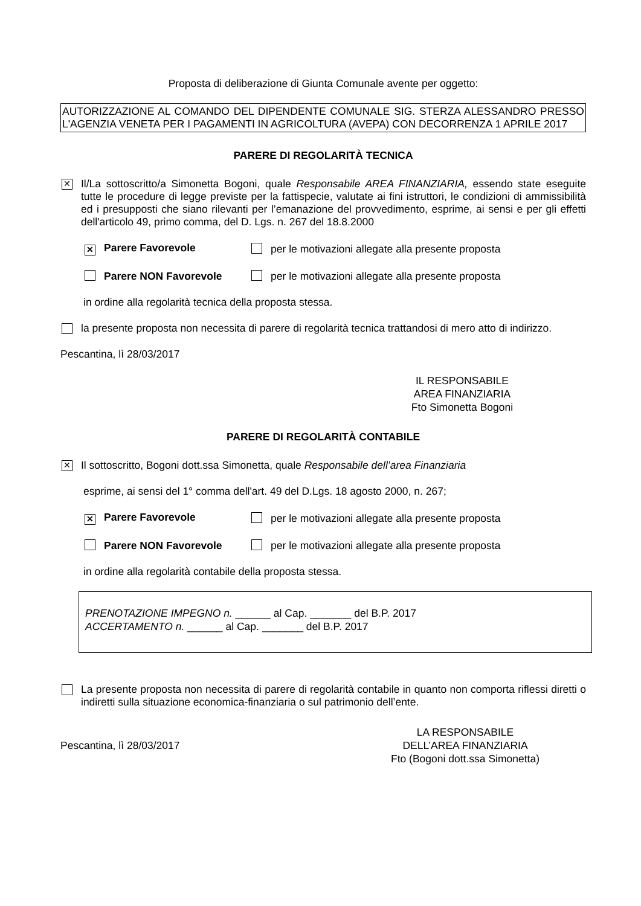Proposta di deliberazione di Giunta Comunale avente per oggetto:
AUTORIZZAZIONE AL COMANDO DEL DIPENDENTE COMUNALE SIG. STERZA ALESSANDRO PRESSO L'AGENZIA VENETA PER I PAGAMENTI IN AGRICOLTURA (AVEPA) CON DECORRENZA 1 APRILE 2017
PARERE DI REGOLARITÀ TECNICA
✕
Il/La sottoscritto/a Simonetta Bogoni, quale Responsabile AREA FINANZIARIA, essendo state eseguite tutte le procedure di legge previste per la fattispecie, valutate ai fini istruttori, le condizioni di ammissibilità ed i presupposti che siano rilevanti per l’emanazione del provvedimento, esprime, ai sensi e per gli effetti dell'articolo 49, primo comma, del D. Lgs. n. 267 del 18.8.2000
✕ Parere Favorevole per le motivazioni allegate alla presente proposta
Parere NON Favorevole per le motivazioni allegate alla presente proposta
in ordine alla regolarità tecnica della proposta stessa.
la presente proposta non necessita di parere di regolarità tecnica trattandosi di mero atto di indirizzo.
Pescantina, lì 28/03/2017
IL RESPONSABILE
AREA FINANZIARIA
Fto Simonetta Bogoni
PARERE DI REGOLARITÀ CONTABILE
✕
Il sottoscritto, Bogoni dott.ssa Simonetta, quale Responsabile dell’area Finanziaria
esprime, ai sensi del 1° comma dell'art. 49 del D.Lgs. 18 agosto 2000, n. 267;
✕ Parere Favorevole per le motivazioni allegate alla presente proposta
Parere NON Favorevole per le motivazioni allegate alla presente proposta
in ordine alla regolarità contabile della proposta stessa.
PRENOTAZIONE IMPEGNO n. ______ al Cap. _______ del B.P. 2017
ACCERTAMENTO n. ______ al Cap. _______ del B.P. 2017
La presente proposta non necessita di parere di regolarità contabile in quanto non comporta riflessi diretti o indiretti sulla situazione economica-finanziaria o sul patrimonio dell’ente.
Pescantina, lì 28/03/2017
LA RESPONSABILE
DELL’AREA FINANZIARIA
Fto (Bogoni dott.ssa Simonetta)